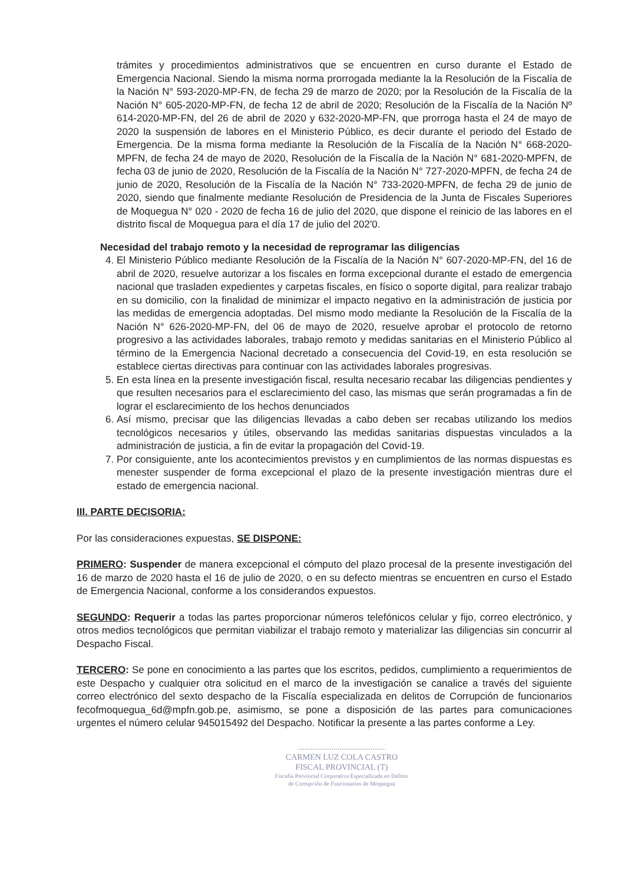trámites y procedimientos administrativos que se encuentren en curso durante el Estado de Emergencia Nacional. Siendo la misma norma prorrogada mediante la la Resolución de la Fiscalía de la Nación N° 593-2020-MP-FN, de fecha 29 de marzo de 2020; por la Resolución de la Fiscalía de la Nación N° 605-2020-MP-FN, de fecha 12 de abril de 2020; Resolución de la Fiscalía de la Nación Nº 614-2020-MP-FN, del 26 de abril de 2020 y 632-2020-MP-FN, que prorroga hasta el 24 de mayo de 2020 la suspensión de labores en el Ministerio Público, es decir durante el periodo del Estado de Emergencia. De la misma forma mediante la Resolución de la Fiscalía de la Nación N° 668-2020-MPFN, de fecha 24 de mayo de 2020, Resolución de la Fiscalía de la Nación N° 681-2020-MPFN, de fecha 03 de junio de 2020, Resolución de la Fiscalía de la Nación N° 727-2020-MPFN, de fecha 24 de junio de 2020, Resolución de la Fiscalía de la Nación N° 733-2020-MPFN, de fecha 29 de junio de 2020, siendo que finalmente mediante Resolución de Presidencia de la Junta de Fiscales Superiores de Moquegua N° 020 - 2020 de fecha 16 de julio del 2020, que dispone el reinicio de las labores en el distrito fiscal de Moquegua para el día 17 de julio del 202'0.
Necesidad del trabajo remoto y la necesidad de reprogramar las diligencias
4. El Ministerio Público mediante Resolución de la Fiscalía de la Nación N° 607-2020-MP-FN, del 16 de abril de 2020, resuelve autorizar a los fiscales en forma excepcional durante el estado de emergencia nacional que trasladen expedientes y carpetas fiscales, en físico o soporte digital, para realizar trabajo en su domicilio, con la finalidad de minimizar el impacto negativo en la administración de justicia por las medidas de emergencia adoptadas. Del mismo modo mediante la Resolución de la Fiscalía de la Nación N° 626-2020-MP-FN, del 06 de mayo de 2020, resuelve aprobar el protocolo de retorno progresivo a las actividades laborales, trabajo remoto y medidas sanitarias en el Ministerio Público al término de la Emergencia Nacional decretado a consecuencia del Covid-19, en esta resolución se establece ciertas directivas para continuar con las actividades laborales progresivas.
5. En esta línea en la presente investigación fiscal, resulta necesario recabar las diligencias pendientes y que resulten necesarios para el esclarecimiento del caso, las mismas que serán programadas a fin de lograr el esclarecimiento de los hechos denunciados
6. Así mismo, precisar que las diligencias llevadas a cabo deben ser recabas utilizando los medios tecnológicos necesarios y útiles, observando las medidas sanitarias dispuestas vinculados a la administración de justicia, a fin de evitar la propagación del Covid-19.
7. Por consiguiente, ante los acontecimientos previstos y en cumplimientos de las normas dispuestas es menester suspender de forma excepcional el plazo de la presente investigación mientras dure el estado de emergencia nacional.
III. PARTE DECISORIA:
Por las consideraciones expuestas, SE DISPONE:
PRIMERO: Suspender de manera excepcional el cómputo del plazo procesal de la presente investigación del 16 de marzo de 2020 hasta el 16 de julio de 2020, o en su defecto mientras se encuentren en curso el Estado de Emergencia Nacional, conforme a los considerandos expuestos.
SEGUNDO: Requerir a todas las partes proporcionar números telefónicos celular y fijo, correo electrónico, y otros medios tecnológicos que permitan viabilizar el trabajo remoto y materializar las diligencias sin concurrir al Despacho Fiscal.
TERCERO: Se pone en conocimiento a las partes que los escritos, pedidos, cumplimiento a requerimientos de este Despacho y cualquier otra solicitud en el marco de la investigación se canalice a través del siguiente correo electrónico del sexto despacho de la Fiscalía especializada en delitos de Corrupción de funcionarios fecofmoquegua_6d@mpfn.gob.pe, asimismo, se pone a disposición de las partes para comunicaciones urgentes el número celular 945015492 del Despacho. Notificar la presente a las partes conforme a Ley.
..........................................
CARMEN LUZ COLA CASTRO
FISCAL PROVINCIAL (T)
Fiscalía Provincial Corporativa Especializada en Delitos
de Corrupción de Funcionarios de Moquegua